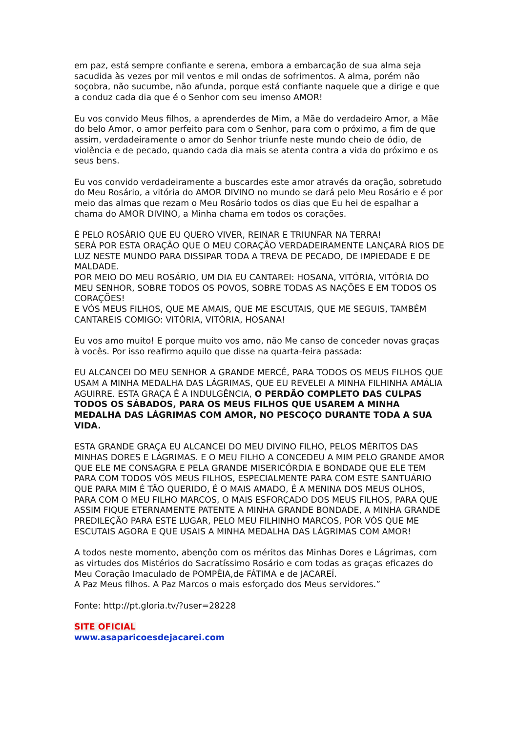em paz, está sempre confiante e serena, embora a embarcação de sua alma seja sacudida às vezes por mil ventos e mil ondas de sofrimentos. A alma, porém não soçobra, não sucumbe, não afunda, porque está confiante naquele que a dirige e que a conduz cada dia que é o Senhor com seu imenso AMOR!
Eu vos convido Meus filhos, a aprenderdes de Mim, a Mãe do verdadeiro Amor, a Mãe do belo Amor, o amor perfeito para com o Senhor, para com o próximo, a fim de que assim, verdadeiramente o amor do Senhor triunfe neste mundo cheio de ódio, de violência e de pecado, quando cada dia mais se atenta contra a vida do próximo e os seus bens.
Eu vos convido verdadeiramente a buscardes este amor através da oração, sobretudo do Meu Rosário, a vitória do AMOR DIVINO no mundo se dará pelo Meu Rosário e é por meio das almas que rezam o Meu Rosário todos os dias que Eu hei de espalhar a chama do AMOR DIVINO, a Minha chama em todos os corações.
É PELO ROSÁRIO QUE EU QUERO VIVER, REINAR E TRIUNFAR NA TERRA!
SERÁ POR ESTA ORAÇÃO QUE O MEU CORAÇÃO VERDADEIRAMENTE LANÇARÁ RIOS DE LUZ NESTE MUNDO PARA DISSIPAR TODA A TREVA DE PECADO, DE IMPIEDADE E DE MALDADE.
POR MEIO DO MEU ROSÁRIO, UM DIA EU CANTAREI: HOSANA, VITÓRIA, VITÓRIA DO MEU SENHOR, SOBRE TODOS OS POVOS, SOBRE TODAS AS NAÇÕES E EM TODOS OS CORAÇÕES!
E VÓS MEUS FILHOS, QUE ME AMAIS, QUE ME ESCUTAIS, QUE ME SEGUIS, TAMBÉM CANTAREIS COMIGO: VITÓRIA, VITÓRIA, HOSANA!
Eu vos amo muito! E porque muito vos amo, não Me canso de conceder novas graças à vocês. Por isso reafirmo aquilo que disse na quarta-feira passada:
EU ALCANCEI DO MEU SENHOR A GRANDE MERCÊ, PARA TODOS OS MEUS FILHOS QUE USAM A MINHA MEDALHA DAS LÁGRIMAS, QUE EU REVELEI A MINHA FILHINHA AMÁLIA AGUIRRE. ESTA GRAÇA É A INDULGÊNCIA, O PERDÃO COMPLETO DAS CULPAS TODOS OS SÁBADOS, PARA OS MEUS FILHOS QUE USAREM A MINHA MEDALHA DAS LÁGRIMAS COM AMOR, NO PESCOÇO DURANTE TODA A SUA VIDA.
ESTA GRANDE GRAÇA EU ALCANCEI DO MEU DIVINO FILHO, PELOS MÉRITOS DAS MINHAS DORES E LÁGRIMAS. E O MEU FILHO A CONCEDEU A MIM PELO GRANDE AMOR QUE ELE ME CONSAGRA E PELA GRANDE MISERICÓRDIA E BONDADE QUE ELE TEM PARA COM TODOS VÓS MEUS FILHOS, ESPECIALMENTE PARA COM ESTE SANTUÁRIO QUE PARA MIM É TÃO QUERIDO, É O MAIS AMADO, É A MENINA DOS MEUS OLHOS, PARA COM O MEU FILHO MARCOS, O MAIS ESFORÇADO DOS MEUS FILHOS, PARA QUE ASSIM FIQUE ETERNAMENTE PATENTE A MINHA GRANDE BONDADE, A MINHA GRANDE PREDILEÇÃO PARA ESTE LUGAR, PELO MEU FILHINHO MARCOS, POR VÓS QUE ME ESCUTAIS AGORA E QUE USAIS A MINHA MEDALHA DAS LÁGRIMAS COM AMOR!
A todos neste momento, abençôo com os méritos das Minhas Dores e Lágrimas, com as virtudes dos Mistérios do Sacratíssimo Rosário e com todas as graças eficazes do Meu Coração Imaculado de POMPÉIA,de FÁTIMA e de JACAREÍ.
A Paz Meus filhos. A Paz Marcos o mais esforçado dos Meus servidores.”
Fonte: http://pt.gloria.tv/?user=28228
SITE OFICIAL
www.asaparicoesdejacarei.com